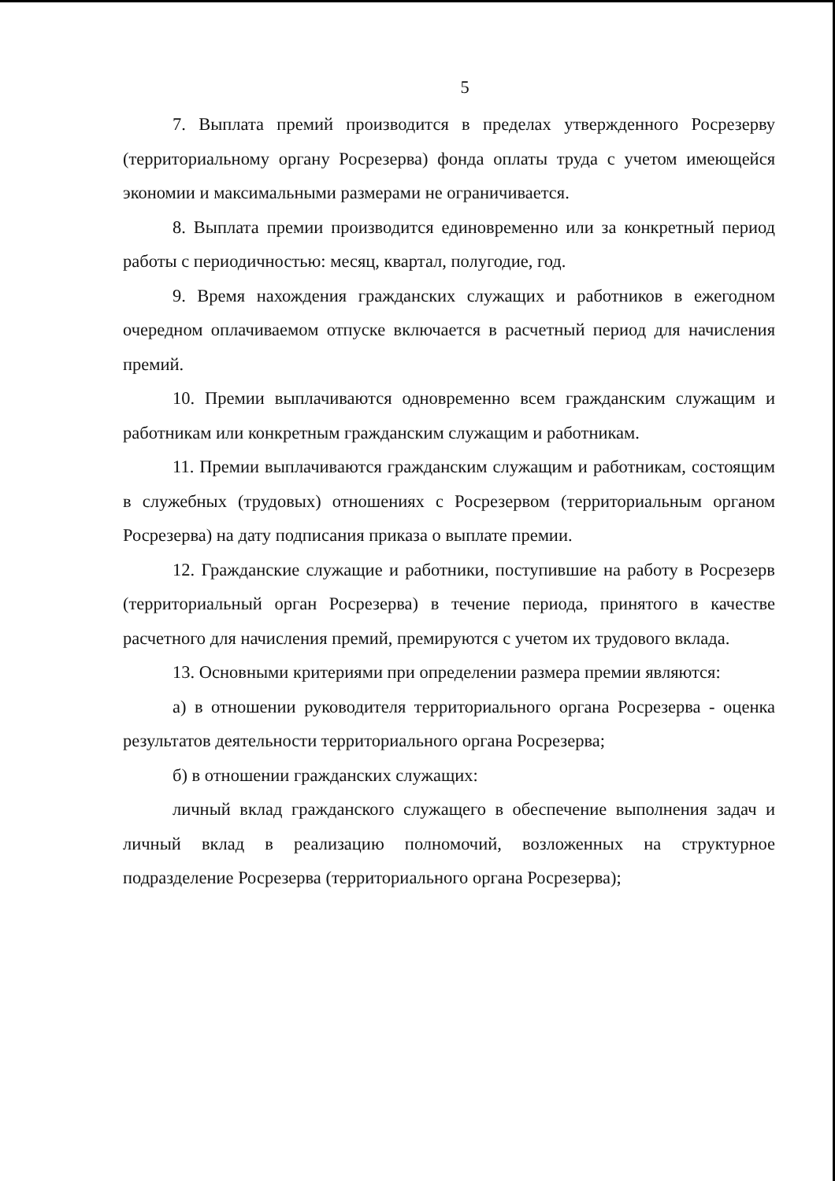5
7. Выплата премий производится в пределах утвержденного Росрезерву (территориальному органу Росрезерва) фонда оплаты труда с учетом имеющейся экономии и максимальными размерами не ограничивается.
8. Выплата премии производится единовременно или за конкретный период работы с периодичностью: месяц, квартал, полугодие, год.
9. Время нахождения гражданских служащих и работников в ежегодном очередном оплачиваемом отпуске включается в расчетный период для начисления премий.
10. Премии выплачиваются одновременно всем гражданским служащим и работникам или конкретным гражданским служащим и работникам.
11. Премии выплачиваются гражданским служащим и работникам, состоящим в служебных (трудовых) отношениях с Росрезервом (территориальным органом Росрезерва) на дату подписания приказа о выплате премии.
12. Гражданские служащие и работники, поступившие на работу в Росрезерв (территориальный орган Росрезерва) в течение периода, принятого в качестве расчетного для начисления премий, премируются с учетом их трудового вклада.
13. Основными критериями при определении размера премии являются:
а) в отношении руководителя территориального органа Росрезерва - оценка результатов деятельности территориального органа Росрезерва;
б) в отношении гражданских служащих:
личный вклад гражданского служащего в обеспечение выполнения задач и личный вклад в реализацию полномочий, возложенных на структурное подразделение Росрезерва (территориального органа Росрезерва);